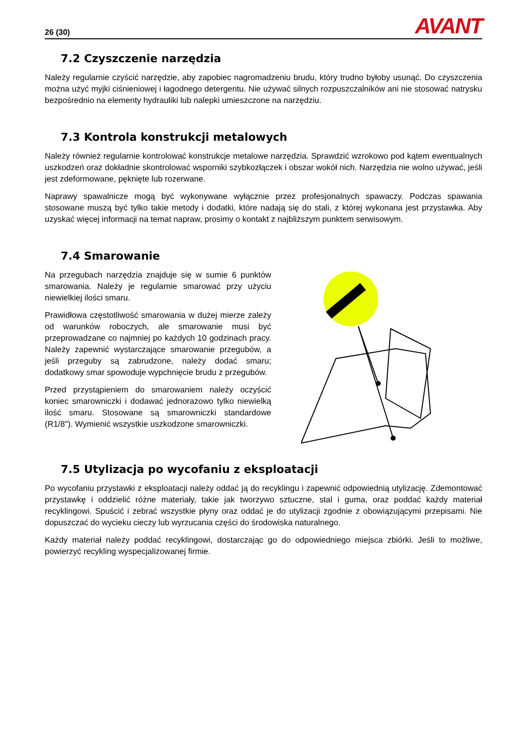26 (30) AVANT
7.2 Czyszczenie narzędzia
Należy regularnie czyścić narzędzie, aby zapobiec nagromadzeniu brudu, który trudno byłoby usunąć. Do czyszczenia można użyć myjki ciśnieniowej i łagodnego detergentu. Nie używać silnych rozpuszczalników ani nie stosować natrysku bezpośrednio na elementy hydrauliki lub nalepki umieszczone na narzędziu.
7.3 Kontrola konstrukcji metalowych
Należy również regularnie kontrolować konstrukcje metalowe narzędzia. Sprawdzić wzrokowo pod kątem ewentualnych uszkodzeń oraz dokładnie skontrolować wsporniki szybkozłączek i obszar wokół nich. Narzędzia nie wolno używać, jeśli jest zdeformowane, pęknięte lub rozerwane.
Naprawy spawalnicze mogą być wykonywane wyłącznie przez profesjonalnych spawaczy. Podczas spawania stosowane muszą być tylko takie metody i dodatki, które nadają się do stali, z której wykonana jest przystawka. Aby uzyskać więcej informacji na temat napraw, prosimy o kontakt z najbliższym punktem serwisowym.
7.4 Smarowanie
Na przegubach narzędzia znajduje się w sumie 6 punktów smarowania. Należy je regularnie smarować przy użyciu niewielkiej ilości smaru.
Prawidłowa częstotliwość smarowania w dużej mierze zależy od warunków roboczych, ale smarowanie musi być przeprowadzane co najmniej po każdych 10 godzinach pracy. Należy zapewnić wystarczające smarowanie przegubów, a jeśli przeguby są zabrudzone, należy dodać smaru; dodatkowy smar spowoduje wypchnięcie brudu z przegubów.
Przed przystąpieniem do smarowaniem należy oczyścić koniec smarowniczki i dodawać jednorazowo tylko niewielką ilość smaru. Stosowane są smarowniczki standardowe (R1/8"). Wymienić wszystkie uszkodzone smarowniczki.
7.5 Utylizacja po wycofaniu z eksploatacji
Po wycofaniu przystawki z eksploatacji należy oddać ją do recyklingu i zapewnić odpowiednią utylizację. Zdemontować przystawkę i oddzielić różne materiały, takie jak tworzywo sztuczne, stal i guma, oraz poddać każdy materiał recyklingowi. Spuścić i zebrać wszystkie płyny oraz oddać je do utylizacji zgodnie z obowiązującymi przepisami. Nie dopuszczać do wycieku cieczy lub wyrzucania części do środowiska naturalnego.
Każdy materiał należy poddać recyklingowi, dostarczając go do odpowiedniego miejsca zbiórki. Jeśli to możliwe, powierzyć recykling wyspecjalizowanej firmie.